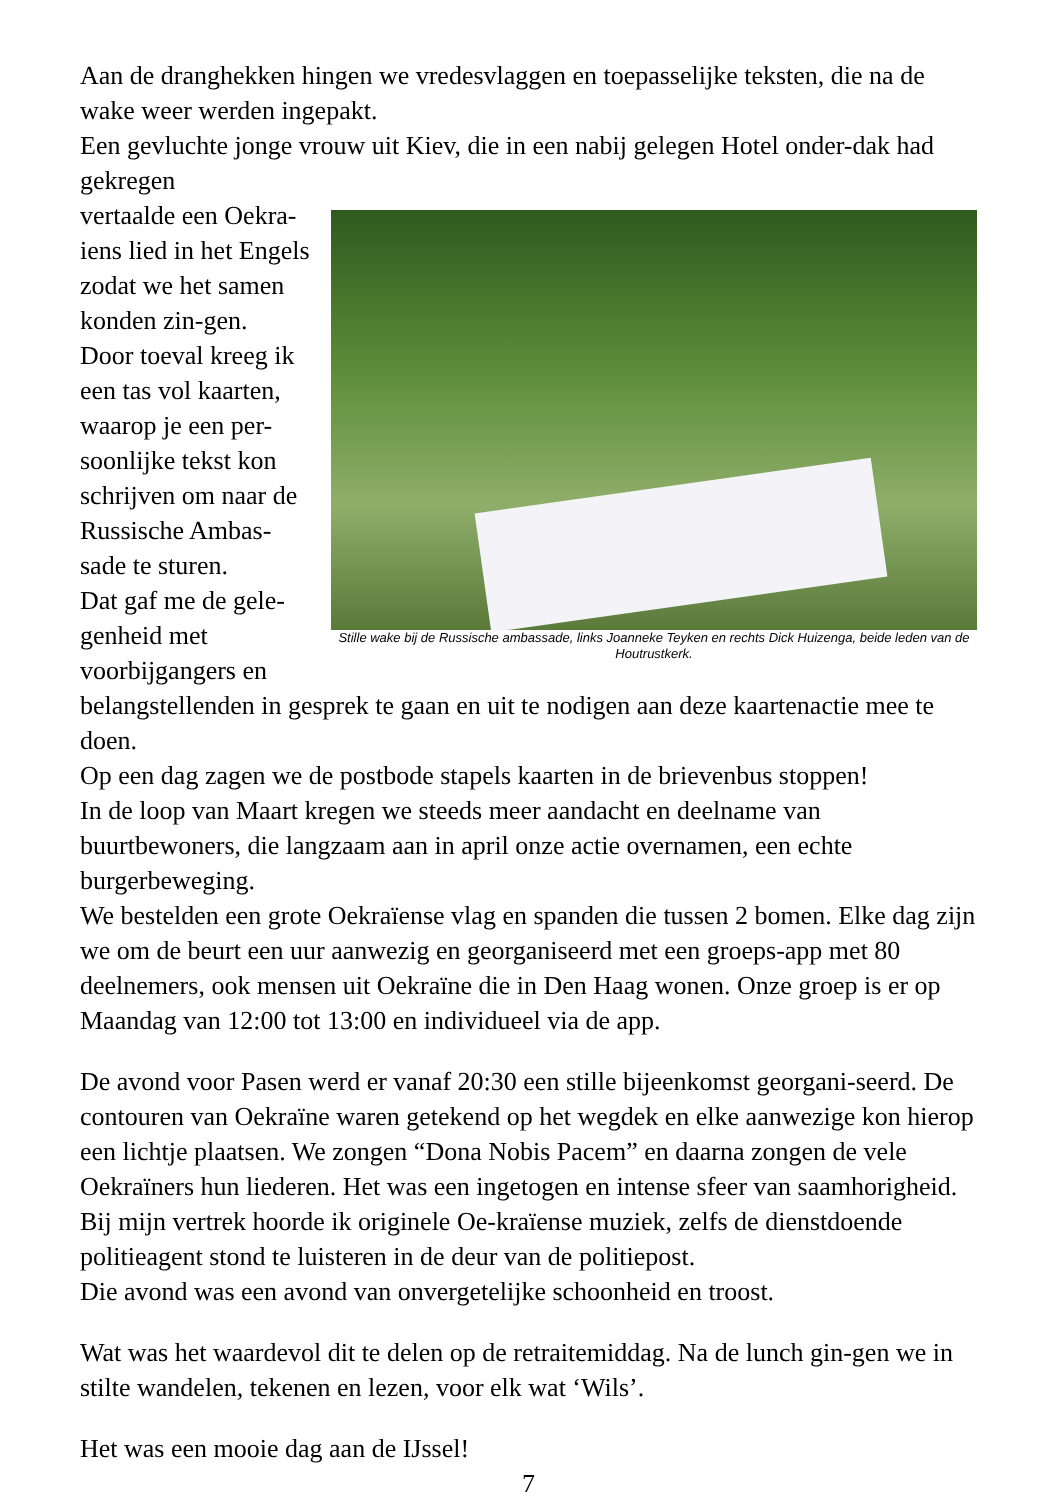Aan de dranghekken hingen we vredesvlaggen en toepasselijke teksten, die na de wake weer werden ingepakt.
Een gevluchte jonge vrouw uit Kiev, die in een nabij gelegen Hotel onder-dak had gekregen
Stille wake bij de Russische ambassade, links Joanneke Teyken en rechts Dick Huizenga, beide leden van de Houtrustkerk.
vertaalde een Oekra-iens lied in het Engels zodat we het samen konden zin-gen.
Door toeval kreeg ik een tas vol kaarten, waarop je een per-soonlijke tekst kon schrijven om naar de Russische Ambas-sade te sturen.
Dat gaf me de gele-genheid met voorbijgangers en belangstellenden in gesprek te gaan en uit te nodigen aan deze kaartenactie mee te doen.
Op een dag zagen we de postbode stapels kaarten in de brievenbus stoppen!
In de loop van Maart kregen we steeds meer aandacht en deelname van buurtbewoners, die langzaam aan in april onze actie overnamen, een echte burgerbeweging.
We bestelden een grote Oekraïense vlag en spanden die tussen 2 bomen. Elke dag zijn we om de beurt een uur aanwezig en georganiseerd met een groeps-app met 80 deelnemers, ook mensen uit Oekraïne die in Den Haag wonen. Onze groep is er op Maandag van 12:00 tot 13:00 en individueel via de app.
De avond voor Pasen werd er vanaf 20:30 een stille bijeenkomst georgani-seerd. De contouren van Oekraïne waren getekend op het wegdek en elke aanwezige kon hierop een lichtje plaatsen. We zongen “Dona Nobis Pacem” en daarna zongen de vele Oekraïners hun liederen. Het was een ingetogen en intense sfeer van saamhorigheid. Bij mijn vertrek hoorde ik originele Oe-kraïense muziek, zelfs de dienstdoende politieagent stond te luisteren in de deur van de politiepost.
Die avond was een avond van onvergetelijke schoonheid en troost.
Wat was het waardevol dit te delen op de retraitemiddag. Na de lunch gin-gen we in stilte wandelen, tekenen en lezen, voor elk wat ‘Wils’.
Het was een mooie dag aan de IJssel!
7